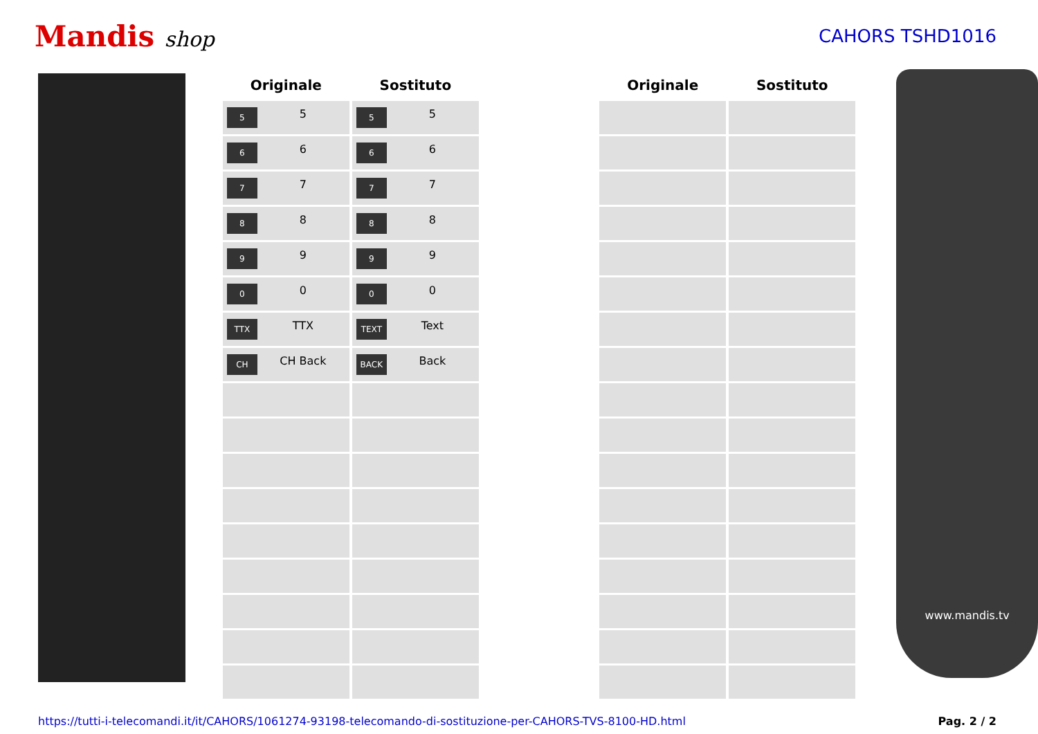Mandis shop
CAHORS TSHD1016
| Originale | Sostituto | | Originale | Sostituto |
| --- | --- | --- | --- | --- |
| 5 5 | 5 5 | | | |
| 6 6 | 6 6 | | | |
| 7 7 | 7 7 | | | |
| 8 8 | 8 8 | | | |
| 9 9 | 9 9 | | | |
| 0 0 | 0 0 | | | |
| TTX TTX | TEXT Text | | | |
| CH CH Back | BACK Back | | | |
www.mandis.tv
https://tutti-i-telecomandi.it/it/CAHORS/1061274-93198-telecomando-di-sostituzione-per-CAHORS-TVS-8100-HD.html Pag. 2 / 2